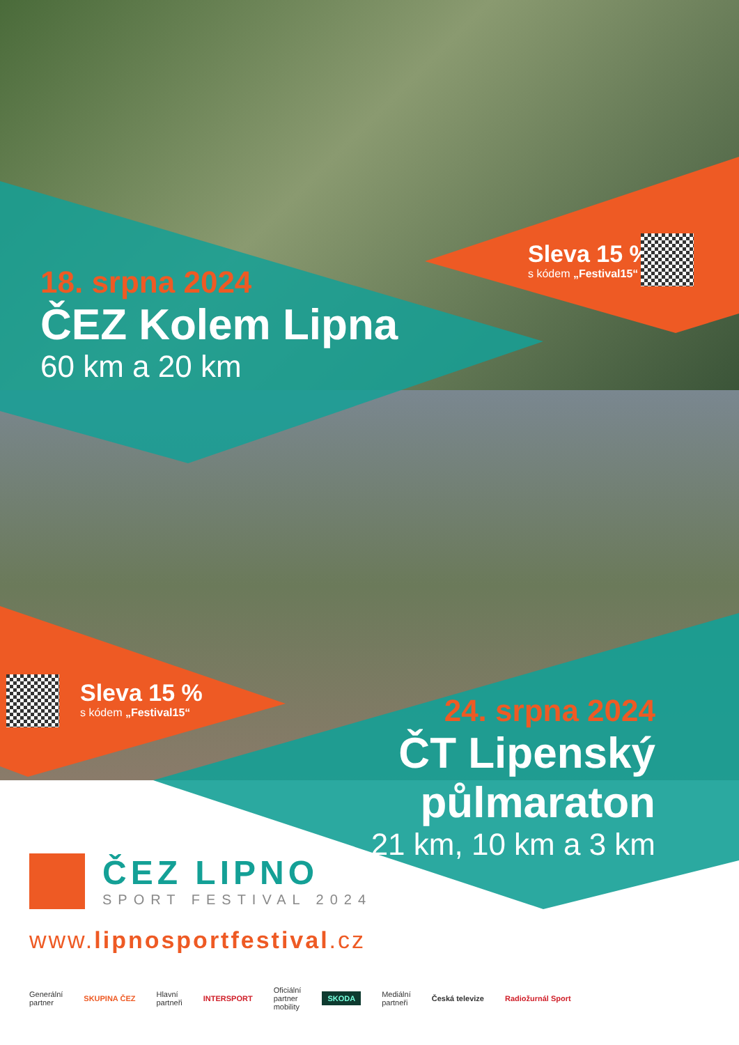18. srpna 2024
ČEZ Kolem Lipna
60 km a 20 km
Sleva 15 %
s kódem „Festival15“
Sleva 15 %
s kódem „Festival15“
24. srpna 2024
ČT Lipenský
půlmaraton
21 km, 10 km a 3 km
ČEZ LIPNO
SPORT FESTIVAL 2024
www.lipnosportfestival.cz
Generální
partner SKUPINA ČEZ Hlavní
partneři INTERSPORT Oficiální
partner
mobility SKODA Mediální
partneři Česká televize Radiožurnál Sport